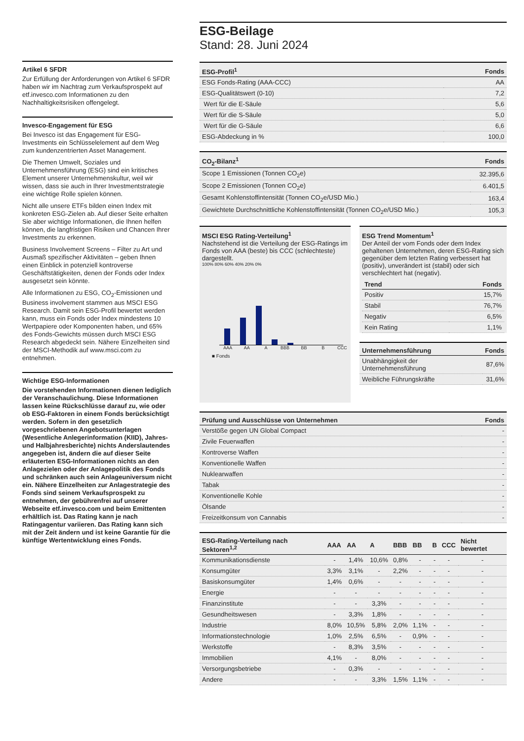Artikel 6 SFDR
Zur Erfüllung der Anforderungen von Artikel 6 SFDR haben wir im Nachtrag zum Verkaufsprospekt auf etf.invesco.com Informationen zu den Nachhaltigkeitsrisiken offengelegt.
Invesco-Engagement für ESG
Bei Invesco ist das Engagement für ESG-Investments ein Schlüsselelement auf dem Weg zum kundenzentrierten Asset Management.
Die Themen Umwelt, Soziales und Unternehmensführung (ESG) sind ein kritisches Element unserer Unternehmenskultur, weil wir wissen, dass sie auch in Ihrer Investmentstrategie eine wichtige Rolle spielen können.
Nicht alle unsere ETFs bilden einen Index mit konkreten ESG-Zielen ab. Auf dieser Seite erhalten Sie aber wichtige Informationen, die Ihnen helfen können, die langfristigen Risiken und Chancen Ihrer Investments zu erkennen.
Business Involvement Screens – Filter zu Art und Ausmaß spezifischer Aktivitäten – geben Ihnen einen Einblick in potenziell kontroverse Geschäftstätigkeiten, denen der Fonds oder Index ausgesetzt sein könnte.
Alle Informationen zu ESG, CO<sub>2</sub>-Emissionen und Business involvement stammen aus MSCI ESG Research. Damit sein ESG-Profil bewertet werden kann, muss ein Fonds oder Index mindestens 10 Wertpapiere oder Komponenten haben, und 65% des Fonds-Gewichts müssen durch MSCI ESG Research abgedeckt sein. Nähere Einzelheiten sind der MSCI-Methodik auf www.msci.com zu entnehmen.
Wichtige ESG-Informationen
Die vorstehenden Informationen dienen lediglich der Veranschaulichung. Diese Informationen lassen keine Rückschlüsse darauf zu, wie oder ob ESG-Faktoren in einem Fonds berücksichtigt werden. Sofern in den gesetzlich vorgeschriebenen Angebotsunterlagen (Wesentliche Anlegerinformation (KIID), Jahres- und Halbjahresberichte) nichts Anderslautendes angegeben ist, ändern die auf dieser Seite erläuterten ESG-Informationen nichts an den Anlagezielen oder der Anlagepolitik des Fonds und schränken auch sein Anlageuniversum nicht ein. Nähere Einzelheiten zur Anlagestrategie des Fonds sind seinem Verkaufsprospekt zu entnehmen, der gebührenfrei auf unserer Webseite etf.invesco.com und beim Emittenten erhältlich ist. Das Rating kann je nach Ratingagentur variieren. Das Rating kann sich mit der Zeit ändern und ist keine Garantie für die künftige Wertentwicklung eines Fonds.
ESG-Beilage
Stand: 28. Juni 2024
| ESG-Profil<sup>1</sup> | Fonds |
| --- | --- |
| ESG Fonds-Rating (AAA-CCC) | AA |
| ESG-Qualitätswert (0-10) | 7,2 |
| Wert für die E-Säule | 5,6 |
| Wert für die S-Säule | 5,0 |
| Wert für die G-Säule | 6,6 |
| ESG-Abdeckung in % | 100,0 |
| CO<sub>2</sub>-Bilanz<sup>1</sup> | Fonds |
| --- | --- |
| Scope 1 Emissionen (Tonnen CO<sub>2</sub>e) | 32.395,6 |
| Scope 2 Emissionen (Tonnen CO<sub>2</sub>e) | 6.401,5 |
| Gesamt Kohlenstoffintensität (Tonnen CO<sub>2</sub>e/USD Mio.) | 163,4 |
| Gewichtete Durchschnittliche Kohlenstoffintensität (Tonnen CO<sub>2</sub>e/USD Mio.) | 105,3 |
MSCI ESG Rating-Verteilung<sup>1</sup>
Nachstehend ist die Verteilung der ESG-Ratings im Fonds von AAA (beste) bis CCC (schlechteste) dargestellt.
100% 80% 60% 40% 20% 0%
AAA AA A BBB BB B CCC
■ Fonds
ESG Trend Momentum<sup>1</sup>
Der Anteil der vom Fonds oder dem Index gehaltenen Unternehmen, deren ESG-Rating sich gegenüber dem letzten Rating verbessert hat (positiv), unverändert ist (stabil) oder sich verschlechtert hat (negativ).
| Trend | Fonds |
| --- | --- |
| Positiv | 15,7% |
| Stabil | 76,7% |
| Negativ | 6,5% |
| Kein Rating | 1,1% |
| Unternehmensführung | Fonds |
| --- | --- |
| Unabhängigkeit der Unternehmensführung | 87,6% |
| Weibliche Führungskräfte | 31,6% |
| Prüfung und Ausschlüsse von Unternehmen | Fonds |
| --- | --- |
| Verstöße gegen UN Global Compact | - |
| Zivile Feuerwaffen | - |
| Kontroverse Waffen | - |
| Konventionelle Waffen | - |
| Nuklearwaffen | - |
| Tabak | - |
| Konventionelle Kohle | - |
| Ölsande | - |
| Freizeitkonsum von Cannabis | - |
| ESG-Rating-Verteilung nach Sektoren<sup>1,2</sup> | AAA | AA | A | BBB | BB | B | CCC | Nicht bewertet |
| --- | --- | --- | --- | --- | --- | --- | --- | --- |
| Kommunikationsdienste | - | 1,4% | 10,6% | 0,8% | - | - | - | - |
| Konsumgüter | 3,3% | 3,1% | - | 2,2% | - | - | - | - |
| Basiskonsumgüter | 1,4% | 0,6% | - | - | - | - | - | - |
| Energie | - | - | - | - | - | - | - | - |
| Finanzinstitute | - | - | 3,3% | - | - | - | - | - |
| Gesundheitswesen | - | 3,3% | 1,8% | - | - | - | - | - |
| Industrie | 8,0% | 10,5% | 5,8% | 2,0% | 1,1% | - | - | - |
| Informationstechnologie | 1,0% | 2,5% | 6,5% | - | 0,9% | - | - | - |
| Werkstoffe | - | 8,3% | 3,5% | - | - | - | - | - |
| Immobilien | 4,1% | - | 8,0% | - | - | - | - | - |
| Versorgungsbetriebe | - | 0,3% | - | - | - | - | - | - |
| Andere | - | - | 3,3% | 1,5% | 1,1% | - | - | - |